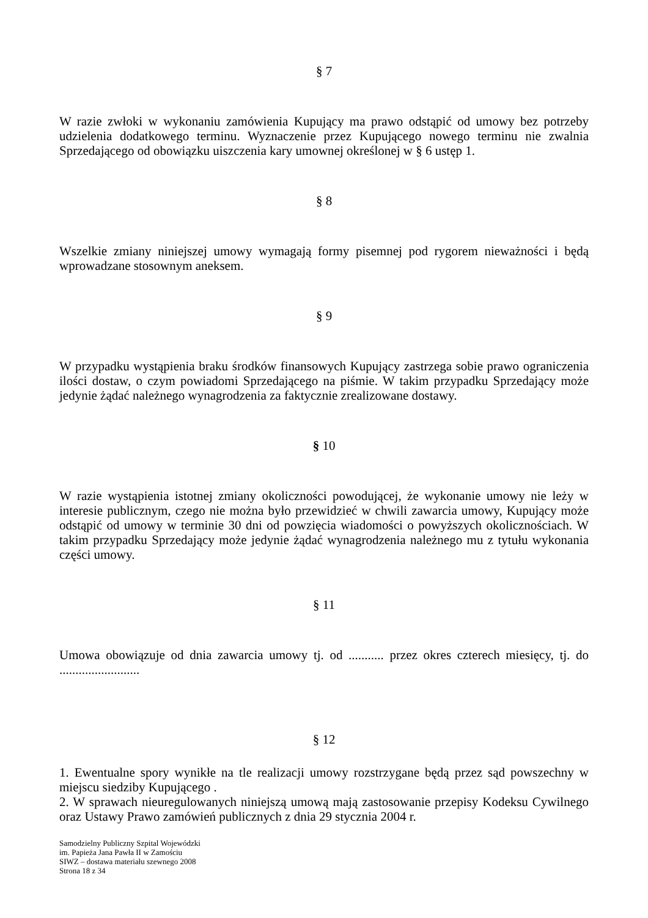§ 7
W razie zwłoki w wykonaniu zamówienia Kupujący ma prawo odstąpić od umowy bez potrzeby udzielenia dodatkowego terminu. Wyznaczenie przez Kupującego nowego terminu nie zwalnia Sprzedającego od obowiązku uiszczenia kary umownej określonej w § 6 ustęp 1.
§ 8
Wszelkie zmiany niniejszej umowy wymagają formy pisemnej pod rygorem nieważności i będą wprowadzane stosownym aneksem.
§ 9
W przypadku wystąpienia braku środków finansowych Kupujący zastrzega sobie prawo ograniczenia ilości dostaw, o czym powiadomi Sprzedającego na piśmie. W takim przypadku Sprzedający może jedynie żądać należnego wynagrodzenia za faktycznie zrealizowane dostawy.
§ 10
W razie wystąpienia istotnej zmiany okoliczności powodującej, że wykonanie umowy nie leży w interesie publicznym, czego nie można było przewidzieć w chwili zawarcia umowy, Kupujący może odstąpić od umowy w terminie 30 dni od powzięcia wiadomości o powyższych okolicznościach. W takim przypadku Sprzedający może jedynie żądać wynagrodzenia należnego mu z tytułu wykonania części umowy.
§ 11
Umowa obowiązuje od dnia zawarcia umowy tj. od ........... przez okres czterech miesięcy, tj. do .........................
§ 12
1. Ewentualne spory wynikłe na tle realizacji umowy rozstrzygane będą przez sąd powszechny w miejscu siedziby Kupującego .
2. W sprawach nieuregulowanych niniejszą umową mają zastosowanie przepisy Kodeksu Cywilnego oraz Ustawy Prawo zamówień publicznych z dnia 29 stycznia 2004 r.
Samodzielny Publiczny Szpital Wojewódzki
im. Papieża Jana Pawła II w Zamościu
SIWZ – dostawa materiału szewnego 2008
Strona 18 z 34